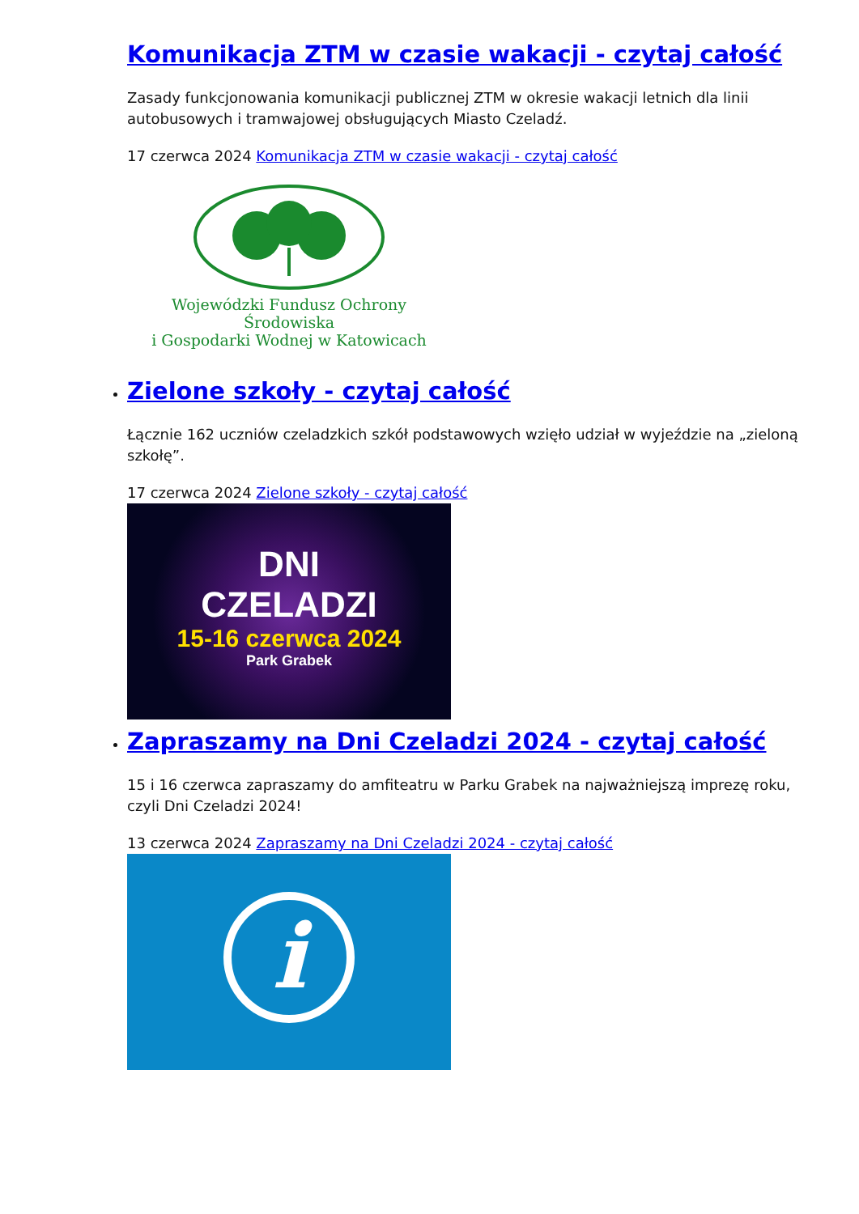Komunikacja ZTM w czasie wakacji - czytaj całość
Zasady funkcjonowania komunikacji publicznej ZTM w okresie wakacji letnich dla linii autobusowych i tramwajowej obsługujących Miasto Czeladź.
17 czerwca 2024 Komunikacja ZTM w czasie wakacji - czytaj całość
Wojewódzki Fundusz Ochrony Środowiska
i Gospodarki Wodnej w Katowicach
Zielone szkoły - czytaj całość
Łącznie 162 uczniów czeladzkich szkół podstawowych wzięło udział w wyjeździe na „zieloną szkołę”.
17 czerwca 2024 Zielone szkoły - czytaj całość
DNI
CZELADZI
15-16 czerwca 2024
Park Grabek
Zapraszamy na Dni Czeladzi 2024 - czytaj całość
15 i 16 czerwca zapraszamy do amfiteatru w Parku Grabek na najważniejszą imprezę roku, czyli Dni Czeladzi 2024!
13 czerwca 2024 Zapraszamy na Dni Czeladzi 2024 - czytaj całość
i